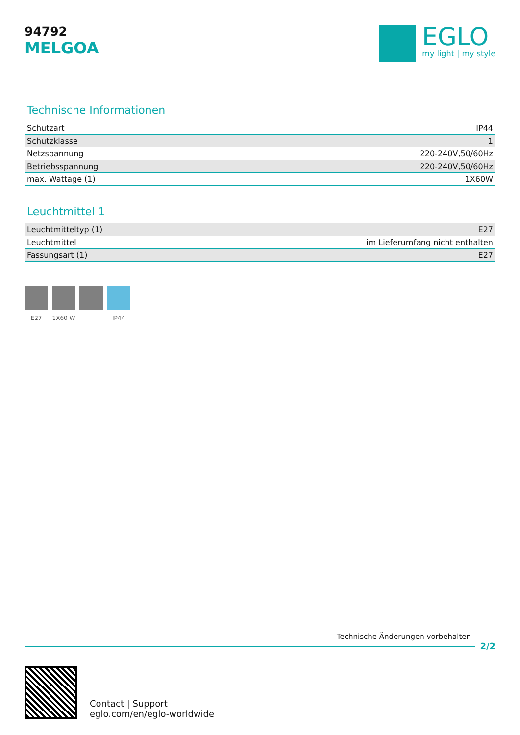94792
MELGOA
EGLO
my light | my style
Technische Informationen
| Schutzart | IP44 |
| Schutzklasse | 1 |
| Netzspannung | 220-240V,50/60Hz |
| Betriebsspannung | 220-240V,50/60Hz |
| max. Wattage (1) | 1X60W |
Leuchtmittel 1
| Leuchtmitteltyp (1) | E27 |
| Leuchtmittel | im Lieferumfang nicht enthalten |
| Fassungsart (1) | E27 |
E27 1X60 W IP44
Technische Änderungen vorbehalten
2/2
Contact | Support
eglo.com/en/eglo-worldwide